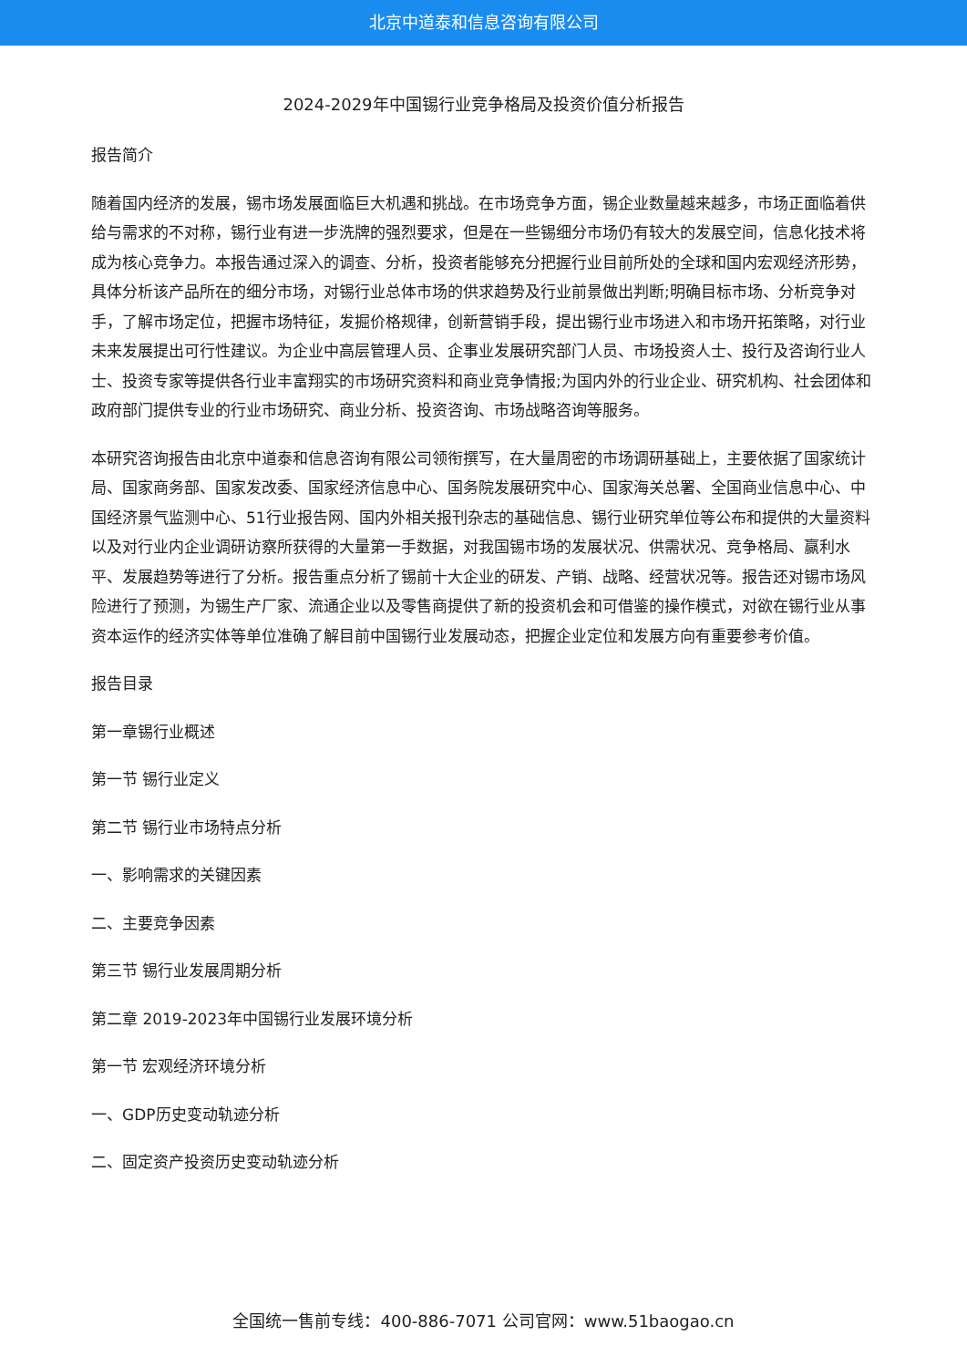北京中道泰和信息咨询有限公司
2024-2029年中国锡行业竞争格局及投资价值分析报告
报告简介
随着国内经济的发展，锡市场发展面临巨大机遇和挑战。在市场竞争方面，锡企业数量越来越多，市场正面临着供给与需求的不对称，锡行业有进一步洗牌的强烈要求，但是在一些锡细分市场仍有较大的发展空间，信息化技术将成为核心竞争力。本报告通过深入的调查、分析，投资者能够充分把握行业目前所处的全球和国内宏观经济形势，具体分析该产品所在的细分市场，对锡行业总体市场的供求趋势及行业前景做出判断;明确目标市场、分析竞争对手，了解市场定位，把握市场特征，发掘价格规律，创新营销手段，提出锡行业市场进入和市场开拓策略，对行业未来发展提出可行性建议。为企业中高层管理人员、企事业发展研究部门人员、市场投资人士、投行及咨询行业人士、投资专家等提供各行业丰富翔实的市场研究资料和商业竞争情报;为国内外的行业企业、研究机构、社会团体和政府部门提供专业的行业市场研究、商业分析、投资咨询、市场战略咨询等服务。
本研究咨询报告由北京中道泰和信息咨询有限公司领衔撰写，在大量周密的市场调研基础上，主要依据了国家统计局、国家商务部、国家发改委、国家经济信息中心、国务院发展研究中心、国家海关总署、全国商业信息中心、中国经济景气监测中心、51行业报告网、国内外相关报刊杂志的基础信息、锡行业研究单位等公布和提供的大量资料以及对行业内企业调研访察所获得的大量第一手数据，对我国锡市场的发展状况、供需状况、竞争格局、赢利水平、发展趋势等进行了分析。报告重点分析了锡前十大企业的研发、产销、战略、经营状况等。报告还对锡市场风险进行了预测，为锡生产厂家、流通企业以及零售商提供了新的投资机会和可借鉴的操作模式，对欲在锡行业从事资本运作的经济实体等单位准确了解目前中国锡行业发展动态，把握企业定位和发展方向有重要参考价值。
报告目录
第一章锡行业概述
第一节 锡行业定义
第二节 锡行业市场特点分析
一、影响需求的关键因素
二、主要竞争因素
第三节 锡行业发展周期分析
第二章 2019-2023年中国锡行业发展环境分析
第一节 宏观经济环境分析
一、GDP历史变动轨迹分析
二、固定资产投资历史变动轨迹分析
全国统一售前专线：400-886-7071 公司官网：www.51baogao.cn